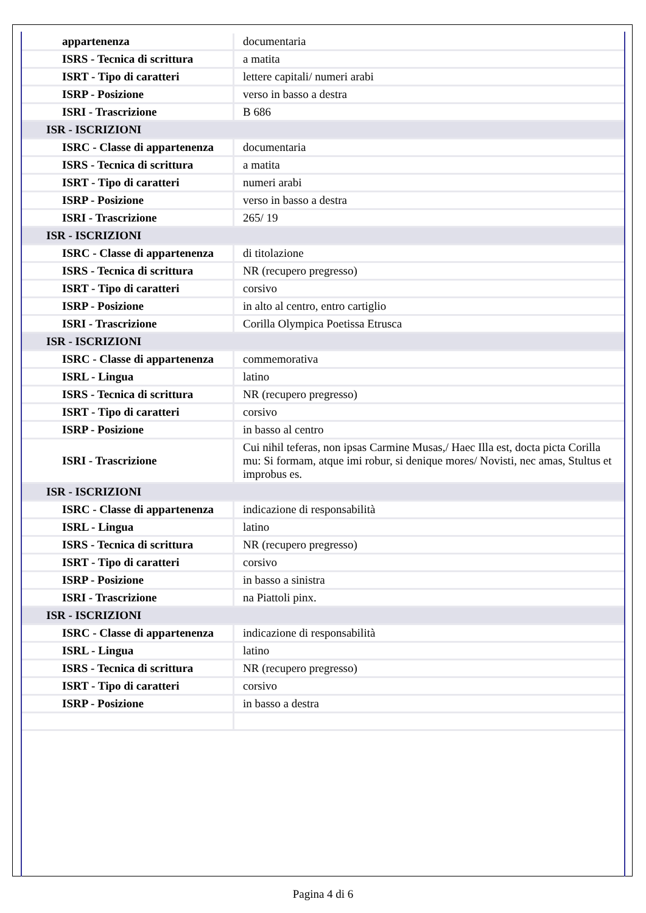| appartenenza | documentaria |
| ISRS - Tecnica di scrittura | a matita |
| ISRT - Tipo di caratteri | lettere capitali/ numeri arabi |
| ISRP - Posizione | verso in basso a destra |
| ISRI - Trascrizione | B 686 |
| ISR - ISCRIZIONI | |
| ISRC - Classe di appartenenza | documentaria |
| ISRS - Tecnica di scrittura | a matita |
| ISRT - Tipo di caratteri | numeri arabi |
| ISRP - Posizione | verso in basso a destra |
| ISRI - Trascrizione | 265/ 19 |
| ISR - ISCRIZIONI | |
| ISRC - Classe di appartenenza | di titolazione |
| ISRS - Tecnica di scrittura | NR (recupero pregresso) |
| ISRT - Tipo di caratteri | corsivo |
| ISRP - Posizione | in alto al centro, entro cartiglio |
| ISRI - Trascrizione | Corilla Olympica Poetissa Etrusca |
| ISR - ISCRIZIONI | |
| ISRC - Classe di appartenenza | commemorativa |
| ISRL - Lingua | latino |
| ISRS - Tecnica di scrittura | NR (recupero pregresso) |
| ISRT - Tipo di caratteri | corsivo |
| ISRP - Posizione | in basso al centro |
| ISRI - Trascrizione | Cui nihil teferas, non ipsas Carmine Musas,/ Haec Illa est, docta picta Corilla mu: Si formam, atque imi robur, si denique mores/ Novisti, nec amas, Stultus et improbus es. |
| ISR - ISCRIZIONI | |
| ISRC - Classe di appartenenza | indicazione di responsabilità |
| ISRL - Lingua | latino |
| ISRS - Tecnica di scrittura | NR (recupero pregresso) |
| ISRT - Tipo di caratteri | corsivo |
| ISRP - Posizione | in basso a sinistra |
| ISRI - Trascrizione | na Piattoli pinx. |
| ISR - ISCRIZIONI | |
| ISRC - Classe di appartenenza | indicazione di responsabilità |
| ISRL - Lingua | latino |
| ISRS - Tecnica di scrittura | NR (recupero pregresso) |
| ISRT - Tipo di caratteri | corsivo |
| ISRP - Posizione | in basso a destra |
Pagina 4 di 6